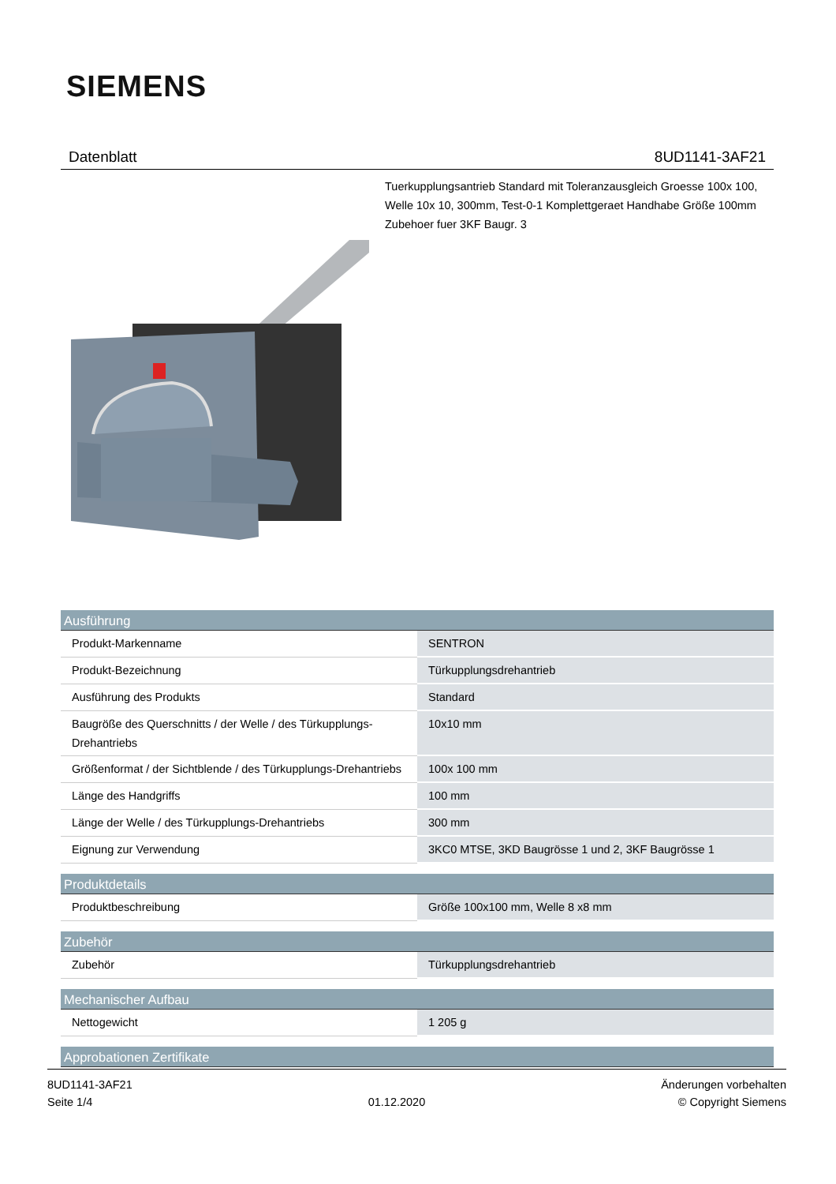SIEMENS
Datenblatt 8UD1141-3AF21
Tuerkupplungsantrieb Standard mit Toleranzausgleich Groesse 100x 100, Welle 10x 10, 300mm, Test-0-1 Komplettgeraet Handhabe Größe 100mm Zubehoer fuer 3KF Baugr. 3
| Ausführung | |
| --- | --- |
| Produkt-Markenname | SENTRON |
| Produkt-Bezeichnung | Türkupplungsdrehantrieb |
| Ausführung des Produkts | Standard |
| Baugröße des Querschnitts / der Welle / des Türkupplungs-Drehantriebs | 10x10 mm |
| Größenformat / der Sichtblende / des Türkupplungs-Drehantriebs | 100x 100 mm |
| Länge des Handgriffs | 100 mm |
| Länge der Welle / des Türkupplungs-Drehantriebs | 300 mm |
| Eignung zur Verwendung | 3KC0 MTSE, 3KD Baugrösse 1 und 2, 3KF Baugrösse 1 |
| Produktdetails | |
| Produktbeschreibung | Größe 100x100 mm, Welle 8 x8 mm |
| Zubehör | |
| Zubehör | Türkupplungsdrehantrieb |
| Mechanischer Aufbau | |
| Nettogewicht | 1 205 g |
| Approbationen Zertifikate | |
8UD1141-3AF21
Seite 1/4
01.12.2020
Änderungen vorbehalten
© Copyright Siemens